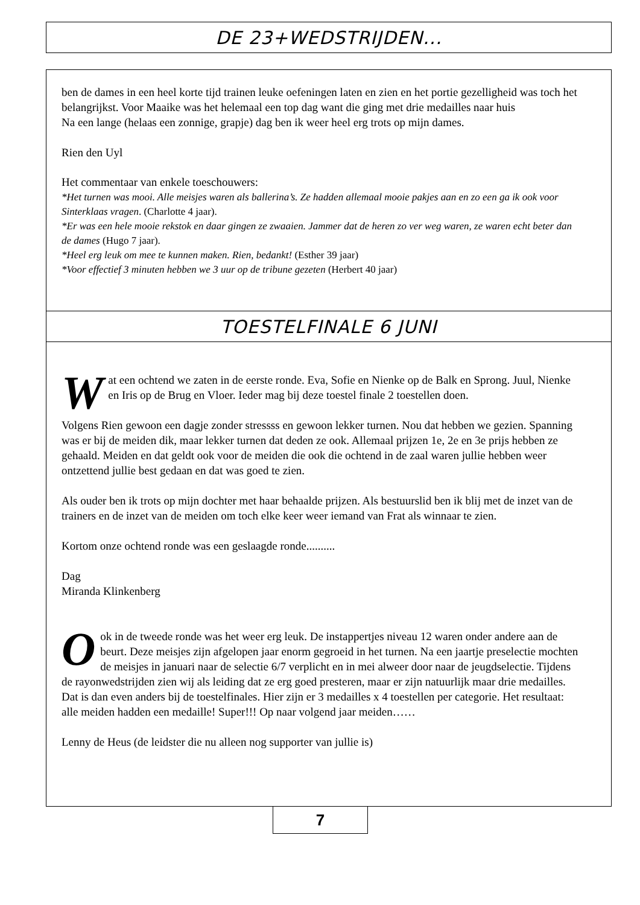DE 23+WEDSTRIJDEN...
ben de dames in een heel korte tijd trainen leuke oefeningen laten en zien en het portie gezelligheid was toch het belangrijkst. Voor Maaike was het helemaal een top dag want die ging met drie medailles naar huis
Na een lange (helaas een zonnige, grapje) dag ben ik weer heel erg trots op mijn dames.
Rien den Uyl
Het commentaar van enkele toeschouwers:
*Het turnen was mooi. Alle meisjes waren als ballerina’s. Ze hadden allemaal mooie pakjes aan en zo een ga ik ook voor Sinterklaas vragen. (Charlotte 4 jaar).
*Er was een hele mooie rekstok en daar gingen ze zwaaien. Jammer dat de heren zo ver weg waren, ze waren echt beter dan de dames (Hugo 7 jaar).
*Heel erg leuk om mee te kunnen maken. Rien, bedankt! (Esther 39 jaar)
*Voor effectief 3 minuten hebben we 3 uur op de tribune gezeten (Herbert 40 jaar)
TOESTELFINALE 6 JUNI
Wat een ochtend we zaten in de eerste ronde. Eva, Sofie en Nienke op de Balk en Sprong. Juul, Nienke en Iris op de Brug en Vloer. Ieder mag bij deze toestel finale 2 toestellen doen.
Volgens Rien gewoon een dagje zonder stressss en gewoon lekker turnen. Nou dat hebben we gezien. Spanning was er bij de meiden dik, maar lekker turnen dat deden ze ook. Allemaal prijzen 1e, 2e en 3e prijs hebben ze gehaald. Meiden en dat geldt ook voor de meiden die ook die ochtend in de zaal waren jullie hebben weer ontzettend jullie best gedaan en dat was goed te zien.
Als ouder ben ik trots op mijn dochter met haar behaalde prijzen. Als bestuurslid ben ik blij met de inzet van de trainers en de inzet van de meiden om toch elke keer weer iemand van Frat als winnaar te zien.
Kortom onze ochtend ronde was een geslaagde ronde..........
Dag
Miranda Klinkenberg
Ook in de tweede ronde was het weer erg leuk. De instappertjes niveau 12 waren onder andere aan de beurt. Deze meisjes zijn afgelopen jaar enorm gegroeid in het turnen. Na een jaartje preselectie mochten de meisjes in januari naar de selectie 6/7 verplicht en in mei alweer door naar de jeugdselectie. Tijdens de rayonwedstrijden zien wij als leiding dat ze erg goed presteren, maar er zijn natuurlijk maar drie medailles. Dat is dan even anders bij de toestelfinales. Hier zijn er 3 medailles x 4 toestellen per categorie. Het resultaat: alle meiden hadden een medaille! Super!!! Op naar volgend jaar meiden……
Lenny de Heus (de leidster die nu alleen nog supporter van jullie is)
7